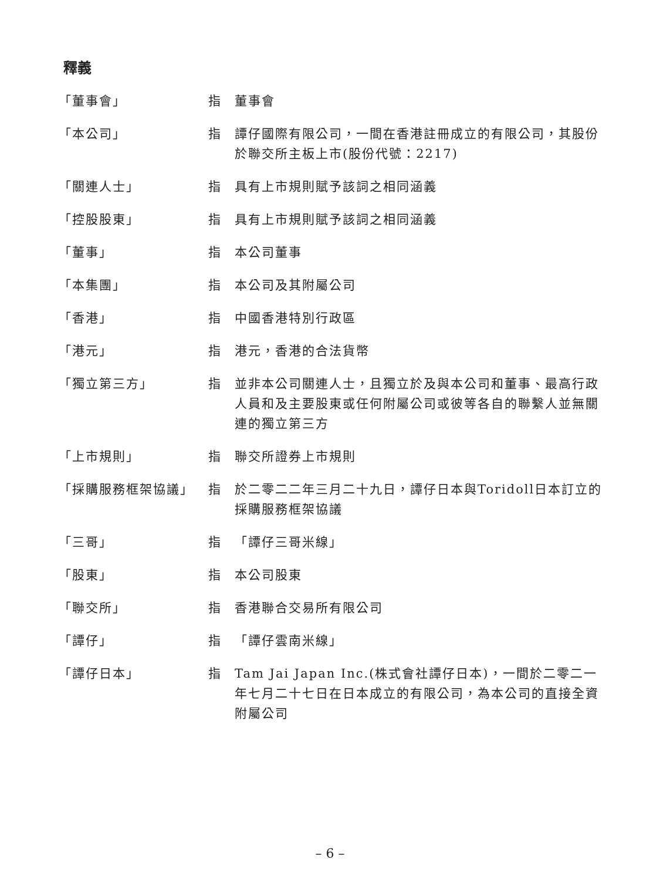釋義
| 「董事會」 | 指 | 董事會 |
| 「本公司」 | 指 | 譚仔國際有限公司，一間在香港註冊成立的有限公司，其股份於聯交所主板上市(股份代號：2217) |
| 「關連人士」 | 指 | 具有上市規則賦予該詞之相同涵義 |
| 「控股股東」 | 指 | 具有上市規則賦予該詞之相同涵義 |
| 「董事」 | 指 | 本公司董事 |
| 「本集團」 | 指 | 本公司及其附屬公司 |
| 「香港」 | 指 | 中國香港特別行政區 |
| 「港元」 | 指 | 港元，香港的合法貨幣 |
| 「獨立第三方」 | 指 | 並非本公司關連人士，且獨立於及與本公司和董事、最高行政人員和及主要股東或任何附屬公司或彼等各自的聯繫人並無關連的獨立第三方 |
| 「上市規則」 | 指 | 聯交所證券上市規則 |
| 「採購服務框架協議」 | 指 | 於二零二二年三月二十九日，譚仔日本與Toridoll日本訂立的採購服務框架協議 |
| 「三哥」 | 指 | 「譚仔三哥米線」 |
| 「股東」 | 指 | 本公司股東 |
| 「聯交所」 | 指 | 香港聯合交易所有限公司 |
| 「譚仔」 | 指 | 「譚仔雲南米線」 |
| 「譚仔日本」 | 指 | Tam Jai Japan Inc.(株式會社譚仔日本)，一間於二零二一年七月二十七日在日本成立的有限公司，為本公司的直接全資附屬公司 |
– 6 –